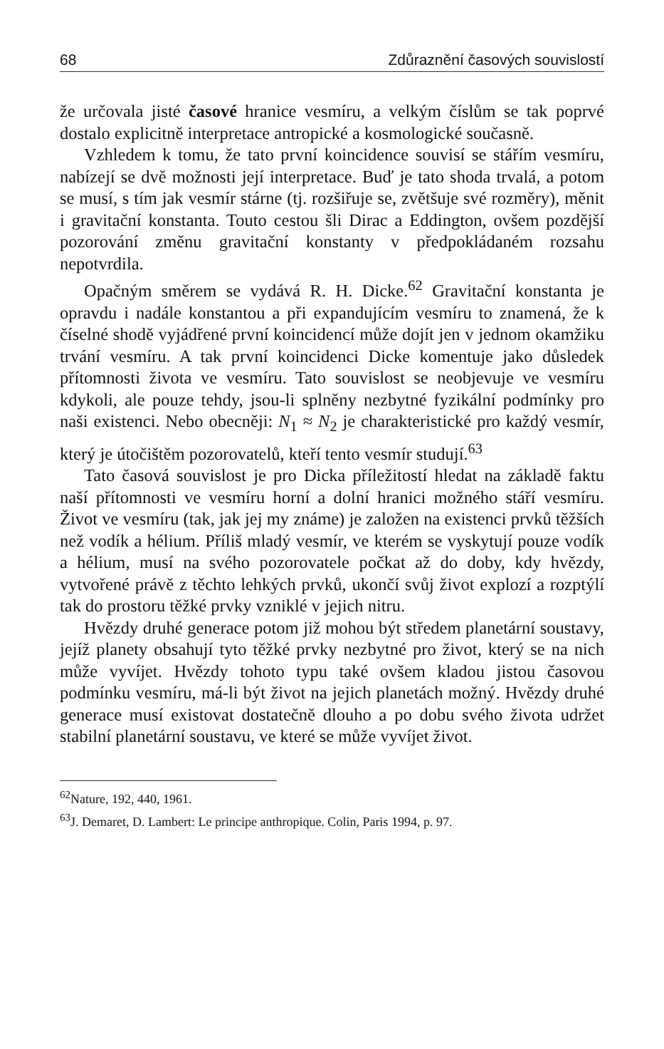68 Zdůraznění časových souvislostí
že určovala jisté časové hranice vesmíru, a velkým číslům se tak poprvé dostalo explicitně interpretace antropické a kosmologické současně.
Vzhledem k tomu, že tato první koincidence souvisí se stářím vesmíru, nabízejí se dvě možnosti její interpretace. Buď je tato shoda trvalá, a potom se musí, s tím jak vesmír stárne (tj. rozšiřuje se, zvětšuje své rozměry), měnit i gravitační konstanta. Touto cestou šli Dirac a Eddington, ovšem pozdější pozorování změnu gravitační konstanty v předpokládaném rozsahu nepotvrdila.
Opačným směrem se vydává R. H. Dicke.<sup>62</sup> Gravitační konstanta je opravdu i nadále konstantou a při expandujícím vesmíru to znamená, že k číselné shodě vyjádřené první koincidencí může dojít jen v jednom okamžiku trvání vesmíru. A tak první koincidenci Dicke komentuje jako důsledek přítomnosti života ve vesmíru. Tato souvislost se neobjevuje ve vesmíru kdykoli, ale pouze tehdy, jsou-li splněny nezbytné fyzikální podmínky pro naši existenci. Nebo obecněji: N<sub>1</sub> ≈ N<sub>2</sub> je charakteristické pro každý vesmír, který je útočištěm pozorovatelů, kteří tento vesmír studují.<sup>63</sup>
Tato časová souvislost je pro Dicka příležitostí hledat na základě faktu naší přítomnosti ve vesmíru horní a dolní hranici možného stáří vesmíru. Život ve vesmíru (tak, jak jej my známe) je založen na existenci prvků těžších než vodík a hélium. Příliš mladý vesmír, ve kterém se vyskytují pouze vodík a hélium, musí na svého pozorovatele počkat až do doby, kdy hvězdy, vytvořené právě z těchto lehkých prvků, ukončí svůj život explozí a rozptýlí tak do prostoru těžké prvky vzniklé v jejich nitru.
Hvězdy druhé generace potom již mohou být středem planetární soustavy, jejíž planety obsahují tyto těžké prvky nezbytné pro život, který se na nich může vyvíjet. Hvězdy tohoto typu také ovšem kladou jistou časovou podmínku vesmíru, má-li být život na jejich planetách možný. Hvězdy druhé generace musí existovat dostatečně dlouho a po dobu svého života udržet stabilní planetární soustavu, ve které se může vyvíjet život.
<sup>62</sup> Nature, 192, 440, 1961.
<sup>63</sup> J. Demaret, D. Lambert: Le principe anthropique. Colin, Paris 1994, p. 97.